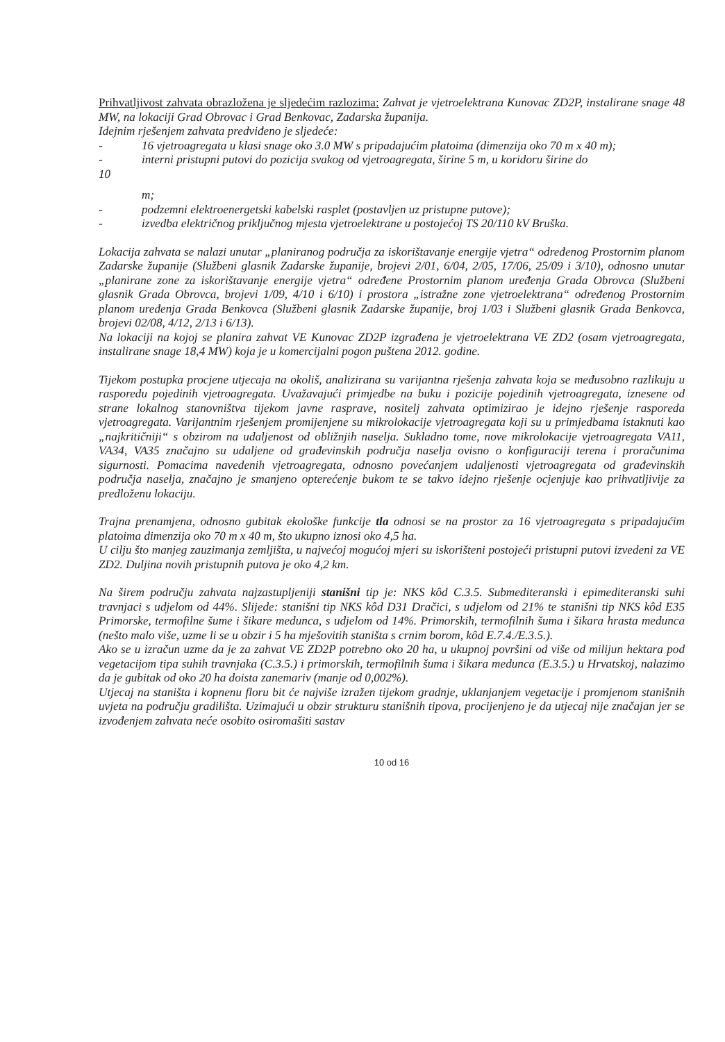Prihvatljivost zahvata obrazložena je sljedećim razlozima: Zahvat je vjetroelektrana Kunovac ZD2P, instalirane snage 48 MW, na lokaciji Grad Obrovac i Grad Benkovac, Zadarska županija.
Idejnim rješenjem zahvata predviđeno je sljedeće:
- 16 vjetroagregata u klasi snage oko 3.0 MW s pripadajućim platoima (dimenzija oko 70 m x 40 m);
- interni pristupni putovi do pozicija svakog od vjetroagregata, širine 5 m, u koridoru širine do
10
m;
- podzemni elektroenergetski kabelski rasplet (postavljen uz pristupne putove);
- izvedba električnog priključnog mjesta vjetroelektrane u postojećoj TS 20/110 kV Bruška.
Lokacija zahvata se nalazi unutar „planiranog područja za iskorištavanje energije vjetra“ određenog Prostornim planom Zadarske županije (Službeni glasnik Zadarske županije, brojevi 2/01, 6/04, 2/05, 17/06, 25/09 i 3/10), odnosno unutar „planirane zone za iskorištavanje energije vjetra“ određene Prostornim planom uređenja Grada Obrovca (Službeni glasnik Grada Obrovca, brojevi 1/09, 4/10 i 6/10) i prostora „istražne zone vjetroelektrana“ određenog Prostornim planom uređenja Grada Benkovca (Službeni glasnik Zadarske županije, broj 1/03 i Službeni glasnik Grada Benkovca, brojevi 02/08, 4/12, 2/13 i 6/13).
Na lokaciji na kojoj se planira zahvat VE Kunovac ZD2P izgrađena je vjetroelektrana VE ZD2 (osam vjetroagregata, instalirane snage 18,4 MW) koja je u komercijalni pogon puštena 2012. godine.
Tijekom postupka procjene utjecaja na okoliš, analizirana su varijantna rješenja zahvata koja se međusobno razlikuju u rasporedu pojedinih vjetroagregata. Uvažavajući primjedbe na buku i pozicije pojedinih vjetroagregata, iznesene od strane lokalnog stanovništva tijekom javne rasprave, nositelj zahvata optimizirao je idejno rješenje rasporeda vjetroagregata. Varijantnim rješenjem promijenjene su mikrolokacije vjetroagregata koji su u primjedbama istaknuti kao „najkritičniji“ s obzirom na udaljenost od obližnjih naselja. Sukladno tome, nove mikrolokacije vjetroagregata VA11, VA34, VA35 značajno su udaljene od građevinskih područja naselja ovisno o konfiguraciji terena i proračunima sigurnosti. Pomacima navedenih vjetroagregata, odnosno povećanjem udaljenosti vjetroagregata od građevinskih područja naselja, značajno je smanjeno opterećenje bukom te se takvo idejno rješenje ocjenjuje kao prihvatljivije za predloženu lokaciju.
Trajna prenamjena, odnosno gubitak ekološke funkcije tla odnosi se na prostor za 16 vjetroagregata s pripadajućim platoima dimenzija oko 70 m x 40 m, što ukupno iznosi oko 4,5 ha.
U cilju što manjeg zauzimanja zemljišta, u najvećoj mogućoj mjeri su iskorišteni postojeći pristupni putovi izvedeni za VE ZD2. Duljina novih pristupnih putova je oko 4,2 km.
Na širem području zahvata najzastupljeniji stanišni tip je: NKS kôd C.3.5. Submediteranski i epimediteranski suhi travnjaci s udjelom od 44%. Slijede: stanišni tip NKS kôd D31 Dračici, s udjelom od 21% te stanišni tip NKS kôd E35 Primorske, termofilne šume i šikare medunca, s udjelom od 14%. Primorskih, termofilnih šuma i šikara hrasta medunca (nešto malo više, uzme li se u obzir i 5 ha mješovitih staništa s crnim borom, kôd E.7.4./E.3.5.).
Ako se u izračun uzme da je za zahvat VE ZD2P potrebno oko 20 ha, u ukupnoj površini od više od milijun hektara pod vegetacijom tipa suhih travnjaka (C.3.5.) i primorskih, termofilnih šuma i šikara medunca (E.3.5.) u Hrvatskoj, nalazimo da je gubitak od oko 20 ha doista zanemariv (manje od 0,002%).
Utjecaj na staništa i kopnenu floru bit će najviše izražen tijekom gradnje, uklanjanjem vegetacije i promjenom stanišnih uvjeta na području gradilišta. Uzimajući u obzir strukturu stanišnih tipova, procijenjeno je da utjecaj nije značajan jer se izvođenjem zahvata neće osobito osiromašiti sastav
10 od 16